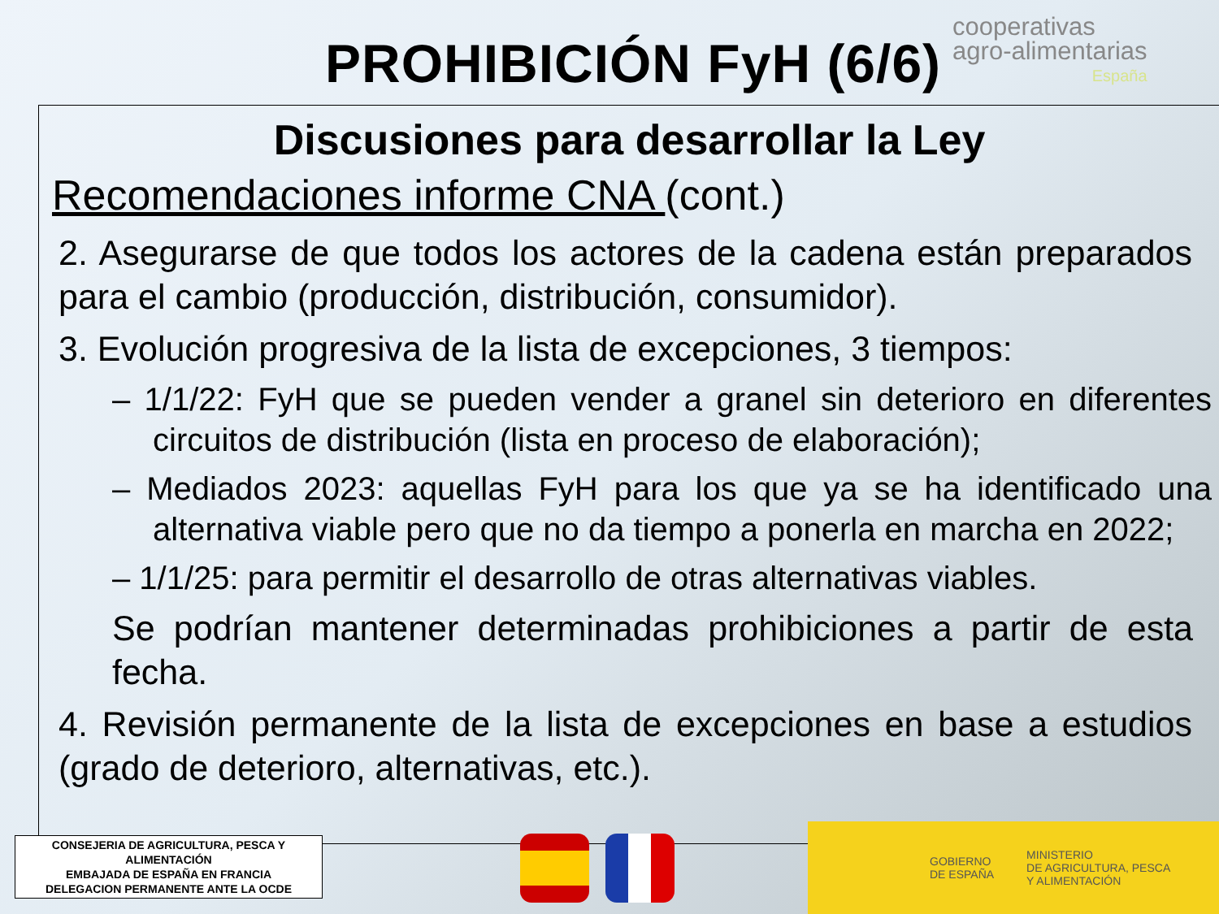PROHIBICIÓN FyH (6/6)
cooperativas
agro-alimentarias
España
Discusiones para desarrollar la Ley
Recomendaciones informe CNA (cont.)
2. Asegurarse de que todos los actores de la cadena están preparados para el cambio (producción, distribución, consumidor).
3. Evolución progresiva de la lista de excepciones, 3 tiempos:
– 1/1/22: FyH que se pueden vender a granel sin deterioro en diferentes circuitos de distribución (lista en proceso de elaboración);
– Mediados 2023: aquellas FyH para los que ya se ha identificado una alternativa viable pero que no da tiempo a ponerla en marcha en 2022;
– 1/1/25: para permitir el desarrollo de otras alternativas viables.
Se podrían mantener determinadas prohibiciones a partir de esta fecha.
4. Revisión permanente de la lista de excepciones en base a estudios (grado de deterioro, alternativas, etc.).
CONSEJERIA DE AGRICULTURA, PESCA Y ALIMENTACIÓN
EMBAJADA DE ESPAÑA EN FRANCIA
DELEGACION PERMANENTE ANTE LA OCDE
GOBIERNO
DE ESPAÑA MINISTERIO
DE AGRICULTURA, PESCA
Y ALIMENTACIÓN